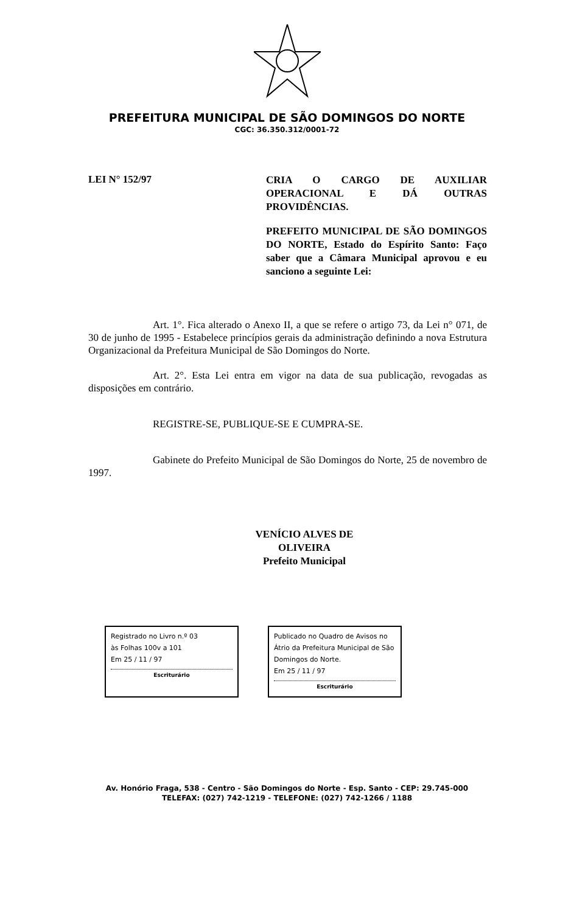PREFEITURA MUNICIPAL DE SÃO DOMINGOS DO NORTE
CGC: 36.350.312/0001-72
LEI N° 152/97
CRIA O CARGO DE AUXILIAR OPERACIONAL E DÁ OUTRAS PROVIDÊNCIAS.
PREFEITO MUNICIPAL DE SÃO DOMINGOS DO NORTE, Estado do Espírito Santo: Faço saber que a Câmara Municipal aprovou e eu sanciono a seguinte Lei:
Art. 1°. Fica alterado o Anexo II, a que se refere o artigo 73, da Lei n° 071, de 30 de junho de 1995 - Estabelece princípios gerais da administração definindo a nova Estrutura Organizacional da Prefeitura Municipal de São Domingos do Norte.
Art. 2°. Esta Lei entra em vigor na data de sua publicação, revogadas as disposições em contrário.
REGISTRE-SE, PUBLIQUE-SE E CUMPRA-SE.
Gabinete do Prefeito Municipal de São Domingos do Norte, 25 de novembro de 1997.
VENÍCIO ALVES DE OLIVEIRA
Prefeito Municipal
Registrado no Livro n.º 03
às Folhas 100v a 101
Em 25 / 11 / 97
Escriturário
Publicado no Quadro de Avisos no Átrio da Prefeitura Municipal de São Domingos do Norte.
Em 25 / 11 / 97
Escriturário
Av. Honório Fraga, 538 - Centro - São Domingos do Norte - Esp. Santo - CEP: 29.745-000
TELEFAX: (027) 742-1219 - TELEFONE: (027) 742-1266 / 1188